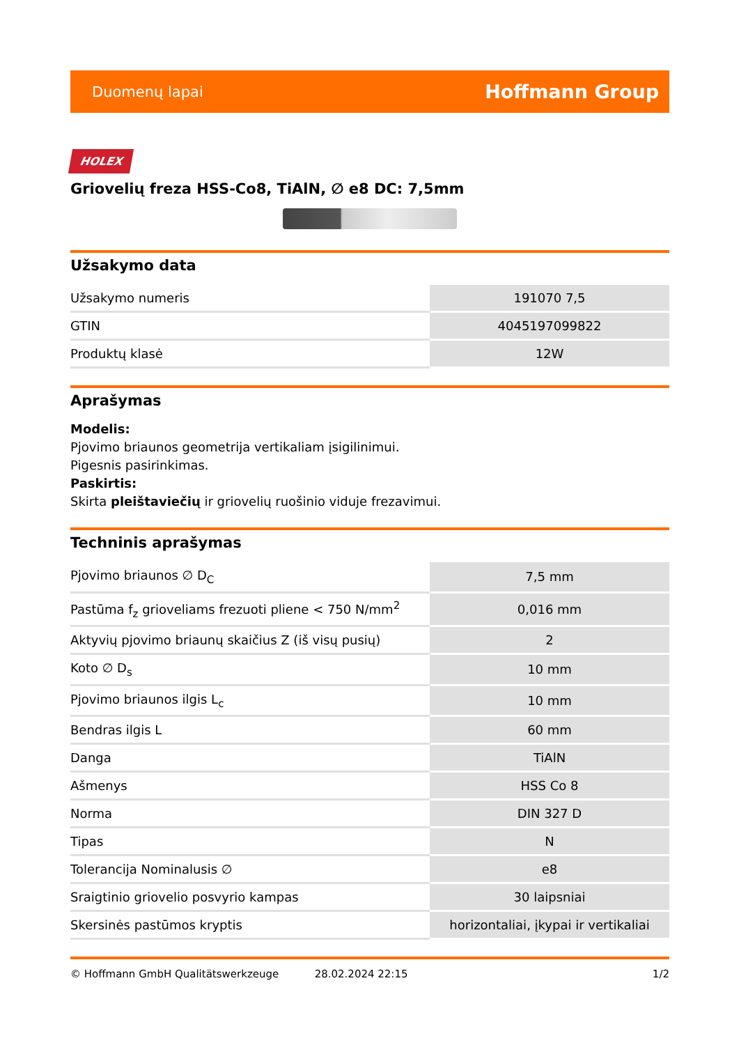Duomenų lapai Hoffmann Group
HOLEX
Griovelių freza HSS-Co8, TiAlN, ∅ e8 DC: 7,5mm
Užsakymo data
| Užsakymo numeris | 191070 7,5 |
| GTIN | 4045197099822 |
| Produktų klasė | 12W |
Aprašymas
Modelis:
Pjovimo briaunos geometrija vertikaliam įsigilinimui.
Pigesnis pasirinkimas.
Paskirtis:
Skirta pleištaviečių ir griovelių ruošinio viduje frezavimui.
Techninis aprašymas
| Pjovimo briaunos ∅ D<sub>C</sub> | 7,5 mm |
| Pastūma f<sub>z</sub> grioveliams frezuoti pliene < 750 N/mm<sup>2</sup> | 0,016 mm |
| Aktyvių pjovimo briaunų skaičius Z (iš visų pusių) | 2 |
| Koto ∅ D<sub>s</sub> | 10 mm |
| Pjovimo briaunos ilgis L<sub>c</sub> | 10 mm |
| Bendras ilgis L | 60 mm |
| Danga | TiAlN |
| Ašmenys | HSS Co 8 |
| Norma | DIN 327 D |
| Tipas | N |
| Tolerancija Nominalusis ∅ | e8 |
| Sraigtinio griovelio posvyrio kampas | 30 laipsniai |
| Skersinės pastūmos kryptis | horizontaliai, įkypai ir vertikaliai |
© Hoffmann GmbH Qualitätswerkzeuge 28.02.2024 22:15 1/2